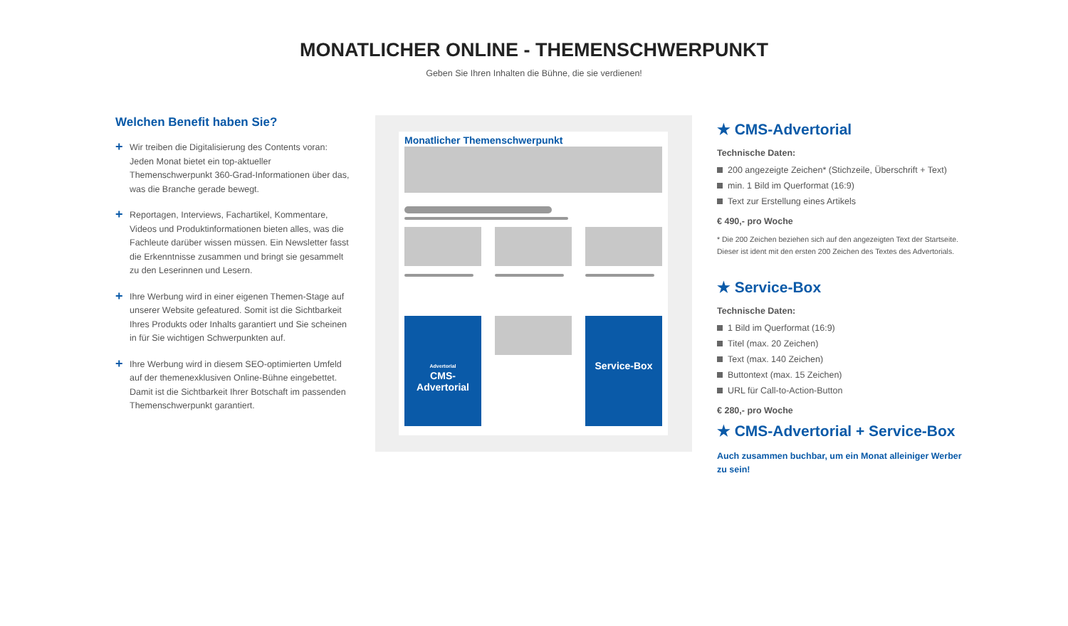MONATLICHER ONLINE - THEMENSCHWERPUNKT
Geben Sie Ihren Inhalten die Bühne, die sie verdienen!
Welchen Benefit haben Sie?
+ Wir treiben die Digitalisierung des Contents voran: Jeden Monat bietet ein top-aktueller Themenschwerpunkt 360-Grad-Informationen über das, was die Branche gerade bewegt.
+ Reportagen, Interviews, Fachartikel, Kommentare, Videos und Produktinformationen bieten alles, was die Fachleute darüber wissen müssen. Ein Newsletter fasst die Erkenntnisse zusammen und bringt sie gesammelt zu den Leserinnen und Lesern.
+ Ihre Werbung wird in einer eigenen Themen-Stage auf unserer Website gefeatured. Somit ist die Sichtbarkeit Ihres Produkts oder Inhalts garantiert und Sie scheinen in für Sie wichtigen Schwerpunkten auf.
+ Ihre Werbung wird in diesem SEO-optimierten Umfeld auf der themenexklusiven Online-Bühne eingebettet. Damit ist die Sichtbarkeit Ihrer Botschaft im passenden Themenschwerpunkt garantiert.
Monatlicher Themenschwerpunkt
Advertorial
CMS-
Advertorial
Service-Box
★ CMS-Advertorial
Technische Daten:
200 angezeigte Zeichen* (Stichzeile, Überschrift + Text)
min. 1 Bild im Querformat (16:9)
Text zur Erstellung eines Artikels
€ 490,- pro Woche
* Die 200 Zeichen beziehen sich auf den angezeigten Text der Startseite. Dieser ist ident mit den ersten 200 Zeichen des Textes des Advertorials.
★ Service-Box
Technische Daten:
1 Bild im Querformat (16:9)
Titel (max. 20 Zeichen)
Text (max. 140 Zeichen)
Buttontext (max. 15 Zeichen)
URL für Call-to-Action-Button
€ 280,- pro Woche
★ CMS-Advertorial + Service-Box
Auch zusammen buchbar, um ein Monat alleiniger Werber zu sein!